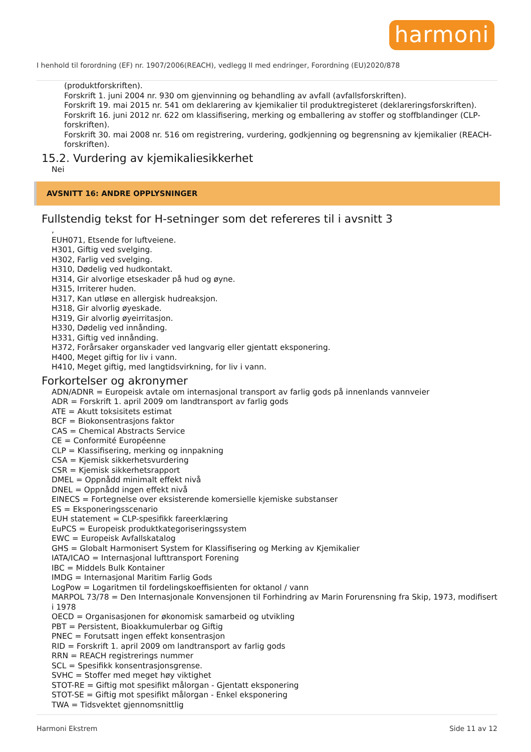harmoni
I henhold til forordning (EF) nr. 1907/2006(REACH), vedlegg II med endringer, Forordning (EU)2020/878
(produktforskriften).
Forskrift 1. juni 2004 nr. 930 om gjenvinning og behandling av avfall (avfallsforskriften).
Forskrift 19. mai 2015 nr. 541 om deklarering av kjemikalier til produktregisteret (deklareringsforskriften).
Forskrift 16. juni 2012 nr. 622 om klassifisering, merking og emballering av stoffer og stoffblandinger (CLP-forskriften).
Forskrift 30. mai 2008 nr. 516 om registrering, vurdering, godkjenning og begrensning av kjemikalier (REACH-forskriften).
15.2. Vurdering av kjemikaliesikkerhet
Nei
AVSNITT 16: ANDRE OPPLYSNINGER
Fullstendig tekst for H-setninger som det refereres til i avsnitt 3
,
EUH071, Etsende for luftveiene.
H301, Giftig ved svelging.
H302, Farlig ved svelging.
H310, Dødelig ved hudkontakt.
H314, Gir alvorlige etseskader på hud og øyne.
H315, Irriterer huden.
H317, Kan utløse en allergisk hudreaksjon.
H318, Gir alvorlig øyeskade.
H319, Gir alvorlig øyeirritasjon.
H330, Dødelig ved innånding.
H331, Giftig ved innånding.
H372, Forårsaker organskader ved langvarig eller gjentatt eksponering.
H400, Meget giftig for liv i vann.
H410, Meget giftig, med langtidsvirkning, for liv i vann.
Forkortelser og akronymer
ADN/ADNR = Europeisk avtale om internasjonal transport av farlig gods på innenlands vannveier
ADR = Forskrift 1. april 2009 om landtransport av farlig gods
ATE = Akutt toksisitets estimat
BCF = Biokonsentrasjons faktor
CAS = Chemical Abstracts Service
CE = Conformité Européenne
CLP = Klassifisering, merking og innpakning
CSA = Kjemisk sikkerhetsvurdering
CSR = Kjemisk sikkerhetsrapport
DMEL = Oppnådd minimalt effekt nivå
DNEL = Oppnådd ingen effekt nivå
EINECS = Fortegnelse over eksisterende komersielle kjemiske substanser
ES = Eksponeringsscenario
EUH statement = CLP-spesifikk fareerklæring
EuPCS = Europeisk produktkategoriseringssystem
EWC = Europeisk Avfallskatalog
GHS = Globalt Harmonisert System for Klassifisering og Merking av Kjemikalier
IATA/ICAO = Internasjonal lufttransport Forening
IBC = Middels Bulk Kontainer
IMDG = Internasjonal Maritim Farlig Gods
LogPow = Logaritmen til fordelingskoeffisienten for oktanol / vann
MARPOL 73/78 = Den Internasjonale Konvensjonen til Forhindring av Marin Forurensning fra Skip, 1973, modifisert i 1978
OECD = Organisasjonen for økonomisk samarbeid og utvikling
PBT = Persistent, Bioakkumulerbar og Giftig
PNEC = Forutsatt ingen effekt konsentrasjon
RID = Forskrift 1. april 2009 om landtransport av farlig gods
RRN = REACH registrerings nummer
SCL = Spesifikk konsentrasjonsgrense.
SVHC = Stoffer med meget høy viktighet
STOT-RE = Giftig mot spesifikt målorgan - Gjentatt eksponering
STOT-SE = Giftig mot spesifikt målorgan - Enkel eksponering
TWA = Tidsvektet gjennomsnittlig
Harmoni Ekstrem Side 11 av 12